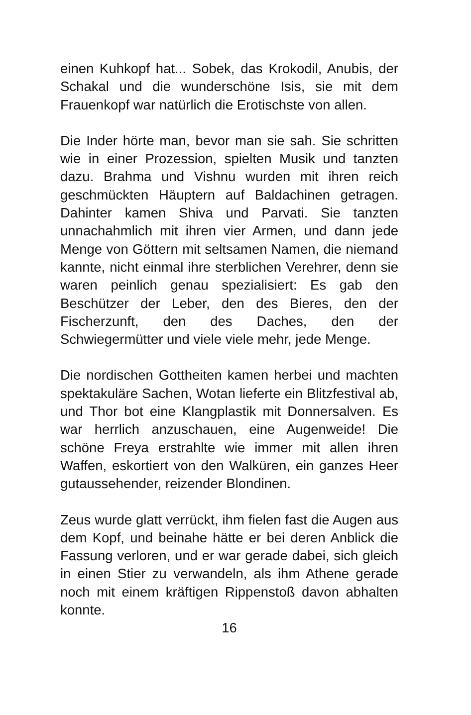einen Kuhkopf hat... Sobek, das Krokodil, Anubis, der Schakal und die wunderschöne Isis, sie mit dem Frauenkopf war natürlich die Erotischste von allen.
Die Inder hörte man, bevor man sie sah. Sie schritten wie in einer Prozession, spielten Musik und tanzten dazu. Brahma und Vishnu wurden mit ihren reich geschmückten Häuptern auf Baldachinen getragen. Dahinter kamen Shiva und Parvati. Sie tanzten unnachahmlich mit ihren vier Armen, und dann jede Menge von Göttern mit seltsamen Namen, die niemand kannte, nicht einmal ihre sterblichen Verehrer, denn sie waren peinlich genau spezialisiert: Es gab den Beschützer der Leber, den des Bieres, den der Fischerzunft, den des Daches, den der Schwiegermütter und viele viele mehr, jede Menge.
Die nordischen Gottheiten kamen herbei und machten spektakuläre Sachen, Wotan lieferte ein Blitzfestival ab, und Thor bot eine Klangplastik mit Donnersalven. Es war herrlich anzuschauen, eine Augenweide! Die schöne Freya erstrahlte wie immer mit allen ihren Waffen, eskortiert von den Walküren, ein ganzes Heer gutaussehender, reizender Blondinen.
Zeus wurde glatt verrückt, ihm fielen fast die Augen aus dem Kopf, und beinahe hätte er bei deren Anblick die Fassung verloren, und er war gerade dabei, sich gleich in einen Stier zu verwandeln, als ihm Athene gerade noch mit einem kräftigen Rippenstoß davon abhalten konnte.
16